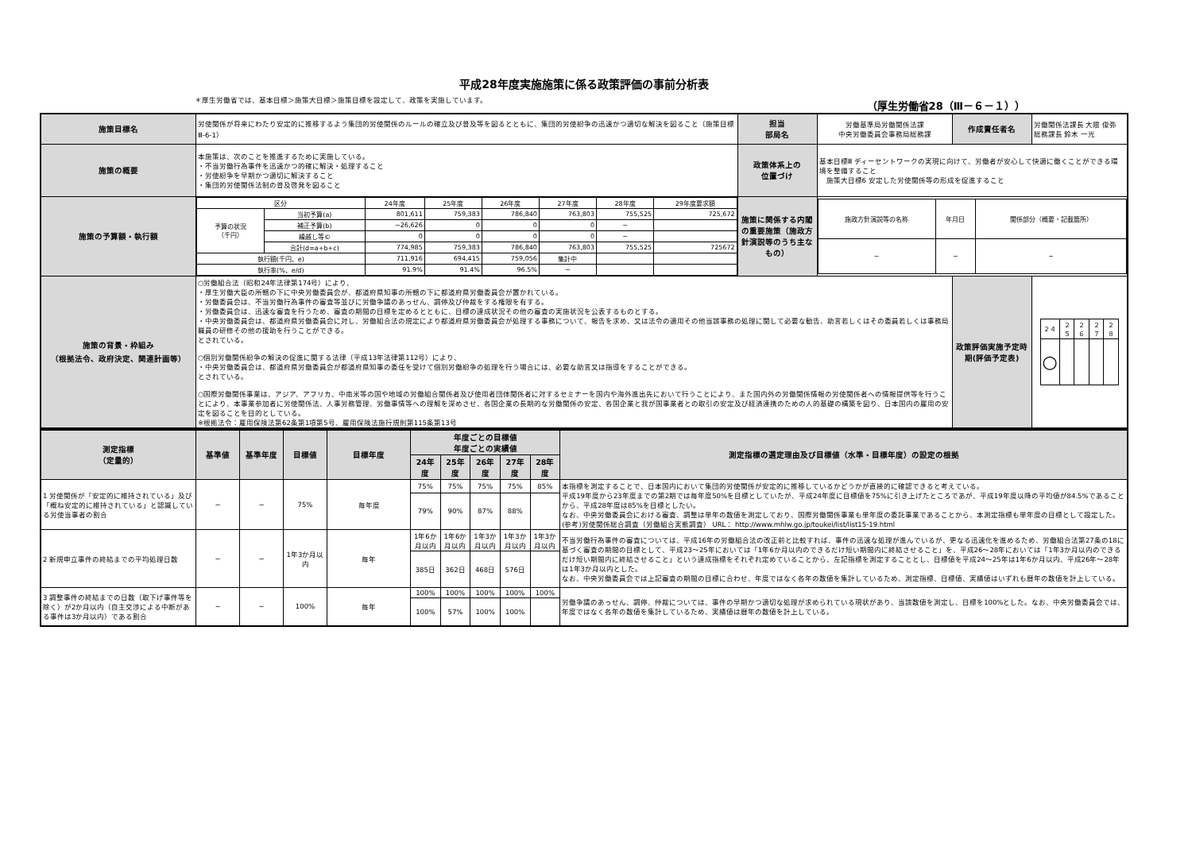平成28年度実施施策に係る政策評価の事前分析表
＊厚生労働省では、基本目標＞施策大目標＞施策目標を設定して、政策を実施しています。 （厚生労働省28（Ⅲ－６－１））
| 施策目標名 | 労使関係が将来にわたり安定的に推移するよう集団的労使関係のルールの確立及び普及等を図るとともに、集団的労使紛争の迅速かつ適切な解決を図ること（施策目標Ⅲ-6-1） | 担当 部局名 | 労働基準局労働関係法課 中央労働委員会事務局総務課 | 作成責任者名 | 労働関係法課長 大隈 俊弥 総務課長 鈴木 一光 |
| 施策の概要 | 本施策は、次のことを推進するために実施している。 ・不当労働行為事件を迅速かつ的確に解決・処理すること ・労使紛争を早期かつ適切に解決すること ・集団的労使関係法制の普及啓発を図ること | 政策体系上の 位置づけ | 基本目標Ⅲ ディーセントワークの実現に向けて、労働者が安心して快適に働くことができる環境を整備すること 施策大目標6 安定した労使関係等の形成を促進すること | | |
| 施策の予算額・執行額 | / 区分 / / 24年度 / 25年度 / 26年度 / 27年度 / 28年度 / 29年度要求額 / / 予算の状況 （千円） / 当初予算(a) / 801,611 / 759,383 / 786,840 / 763,803 / 755,525 / 725,672 / / / 補正予算(b) / −26,626 / 0 / 0 / 0 / − / / / / 繰越し等© / 0 / 0 / 0 / 0 / − / / / / 合計(d=a+b+c) / 774,985 / 759,383 / 786,840 / 763,803 / 755,525 / 725672 / / 執行額(千円、e) / / 711,916 / 694,415 / 759,056 / 集計中 / / / / 執行率(%、e/d) / / 91.9% / 91.4% / 96.5% / − / / / | 施策に関係する内閣の重要施策（施政方針演説等のうち主なもの） | / 施政方針演説等の名称 / 年月日 / 関係部分（概要・記載箇所） / / − / − / − / | | |
| 施策の背景・枠組み （根拠法令、政府決定、関連計画等） | ○労働組合法（昭和24年法律第174号）により、 ・厚生労働大臣の所轄の下に中央労働委員会が、都道府県知事の所轄の下に都道府県労働委員会が置かれている。 ・労働委員会は、不当労働行為事件の審査等並びに労働争議のあっせん、調停及び仲裁をする権限を有する。 ・労働委員会は、迅速な審査を行うため、審査の期間の目標を定めるとともに、目標の達成状況その他の審査の実施状況を公表するものとする。 ・中央労働委員会は、都道府県労働委員会に対し、労働組合法の規定により都道府県労働委員会が処理する事務について、報告を求め、又は法令の適用その他当該事務の処理に関して必要な勧告、助言若しくはその委員若しくは事務局職員の研修その他の援助を行うことができる。 とされている。 ○個別労働関係紛争の解決の促進に関する法律（平成13年法律第112号）により、 ・中央労働委員会は、都道府県労働委員会が都道府県知事の委任を受けて個別労働紛争の処理を行う場合には、必要な助言又は指導をすることができる。 とされている。 ○国際労働関係事業は、アジア、アフリカ、中南米等の国や地域の労働組合関係者及び使用者団体関係者に対するセミナーを国内や海外進出先において行うことにより、また国内外の労働関係情報の労使関係者への情報提供等を行うことにより、本事業参加者に労使関係法、人事労務管理、労働事情等への理解を深めさせ、各国企業の長期的な労働関係の安定、各国企業と我が国事業者との取引の安定及び経済連携のための人的基礎の構築を図り、日本国内の雇用の安定を図ることを目的としている。 ※根拠法令：雇用保険法第62条第1項第5号、雇用保険法施行規則第115条第13号 | | | 政策評価実施予定時期(評価予定表) | / ２４ / ２５ / ２６ / ２７ / ２８ / / ○ / / / / / |
| 測定指標 （定量的） | 基準値 | 基準年度 | 目標値 | 目標年度 | 年度ごとの目標値 年度ごとの実績値 | | | | | 測定指標の選定理由及び目標値（水準・目標年度）の設定の根拠 |
| --- | --- | --- | --- | --- | --- | --- | --- | --- | --- | --- |
| | | | | | 24年度 | 25年度 | 26年度 | 27年度 | 28年度 | |
| 1 労使関係が「安定的に維持されている」及び「概ね安定的に維持されている」と認識している労使当事者の割合 | − | − | 75% | 毎年度 | 75% | 75% | 75% | 75% | 85% | 本指標を測定することで、日本国内において集団的労使関係が安定的に推移しているかどうかが直接的に確認できると考えている。 平成19年度から23年度までの第2期では毎年度50%を目標としていたが、平成24年度に目標値を75%に引き上げたところであが、平成19年度以降の平均値が84.5%であることから、平成28年度は85%を目標としたい。 なお、中央労働委員会における審査、調整は単年の数値を測定しており、国際労働関係事業も単年度の委託事業であることから、本測定指標も単年度の目標として設定した。 (参考)労使関係総合調査（労働組合実態調査） URL： http://www.mhlw.go.jp/toukei/list/list15-19.html |
| | | | | | 79% | 90% | 87% | 88% | | |
| 2 新規申立事件の終結までの平均処理日数 | − | − | 1年3か月以内 | 毎年 | 1年6か月以内 | 1年6か月以内 | 1年3か月以内 | 1年3か月以内 | 1年3か月以内 | 不当労働行為事件の審査については、平成16年の労働組合法の改正前と比較すれば、事件の迅速な処理が進んでいるが、更なる迅速化を進めるため、労働組合法第27条の18に基づく審査の期間の目標として、平成23～25年においては「1年6か月以内のできるだけ短い期間内に終結させること」を、平成26～28年においては「1年3か月以内のできるだけ短い期間内に終結させること」という達成指標をそれぞれ定めていることから、左記指標を測定することとし、目標値を平成24～25年は1年6か月以内、平成26年～28年は1年3か月以内とした。 なお、中央労働委員会では上記審査の期間の目標に合わせ、年度ではなく各年の数値を集計しているため、測定指標、目標値、実績値はいずれも暦年の数値を計上している。 |
| | | | | | 385日 | 362日 | 468日 | 576日 | | |
| 3 調整事件の終結までの日数（取下げ事件等を除く）が2か月以内（自主交渉による中断がある事件は3か月以内）である割合 | − | − | 100% | 毎年 | 100% | 100% | 100% | 100% | 100% | 労働争議のあっせん、調停、仲裁については、事件の早期かつ適切な処理が求められている現状があり、当該数値を測定し、目標を100%とした。なお、中央労働委員会では、年度ではなく各年の数値を集計しているため、実績値は暦年の数値を計上している。 |
| | | | | | 100% | 57% | 100% | 100% | | |